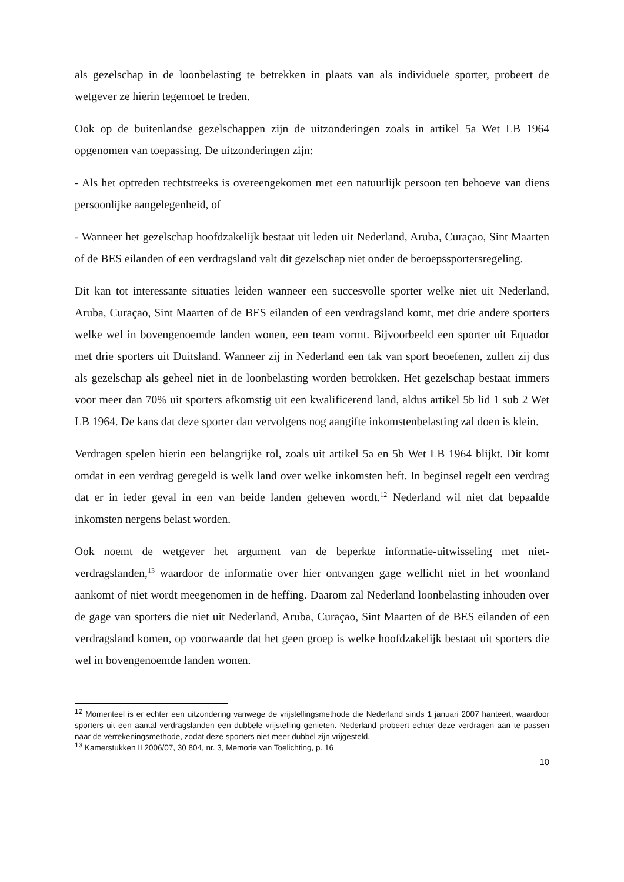als gezelschap in de loonbelasting te betrekken in plaats van als individuele sporter, probeert de wetgever ze hierin tegemoet te treden.
Ook op de buitenlandse gezelschappen zijn de uitzonderingen zoals in artikel 5a Wet LB 1964 opgenomen van toepassing. De uitzonderingen zijn:
- Als het optreden rechtstreeks is overeengekomen met een natuurlijk persoon ten behoeve van diens persoonlijke aangelegenheid, of
- Wanneer het gezelschap hoofdzakelijk bestaat uit leden uit Nederland, Aruba, Curaçao, Sint Maarten of de BES eilanden of een verdragsland valt dit gezelschap niet onder de beroepssportersregeling.
Dit kan tot interessante situaties leiden wanneer een succesvolle sporter welke niet uit Nederland, Aruba, Curaçao, Sint Maarten of de BES eilanden of een verdragsland komt, met drie andere sporters welke wel in bovengenoemde landen wonen, een team vormt. Bijvoorbeeld een sporter uit Equador met drie sporters uit Duitsland. Wanneer zij in Nederland een tak van sport beoefenen, zullen zij dus als gezelschap als geheel niet in de loonbelasting worden betrokken. Het gezelschap bestaat immers voor meer dan 70% uit sporters afkomstig uit een kwalificerend land, aldus artikel 5b lid 1 sub 2 Wet LB 1964. De kans dat deze sporter dan vervolgens nog aangifte inkomstenbelasting zal doen is klein.
Verdragen spelen hierin een belangrijke rol, zoals uit artikel 5a en 5b Wet LB 1964 blijkt. Dit komt omdat in een verdrag geregeld is welk land over welke inkomsten heft. In beginsel regelt een verdrag dat er in ieder geval in een van beide landen geheven wordt.<sup>12</sup> Nederland wil niet dat bepaalde inkomsten nergens belast worden.
Ook noemt de wetgever het argument van de beperkte informatie-uitwisseling met niet-verdragslanden,<sup>13</sup> waardoor de informatie over hier ontvangen gage wellicht niet in het woonland aankomt of niet wordt meegenomen in de heffing. Daarom zal Nederland loonbelasting inhouden over de gage van sporters die niet uit Nederland, Aruba, Curaçao, Sint Maarten of de BES eilanden of een verdragsland komen, op voorwaarde dat het geen groep is welke hoofdzakelijk bestaat uit sporters die wel in bovengenoemde landen wonen.
<sup>12</sup> Momenteel is er echter een uitzondering vanwege de vrijstellingsmethode die Nederland sinds 1 januari 2007 hanteert, waardoor sporters uit een aantal verdragslanden een dubbele vrijstelling genieten. Nederland probeert echter deze verdragen aan te passen naar de verrekeningsmethode, zodat deze sporters niet meer dubbel zijn vrijgesteld.
<sup>13</sup> Kamerstukken II 2006/07, 30 804, nr. 3, Memorie van Toelichting, p. 16
10